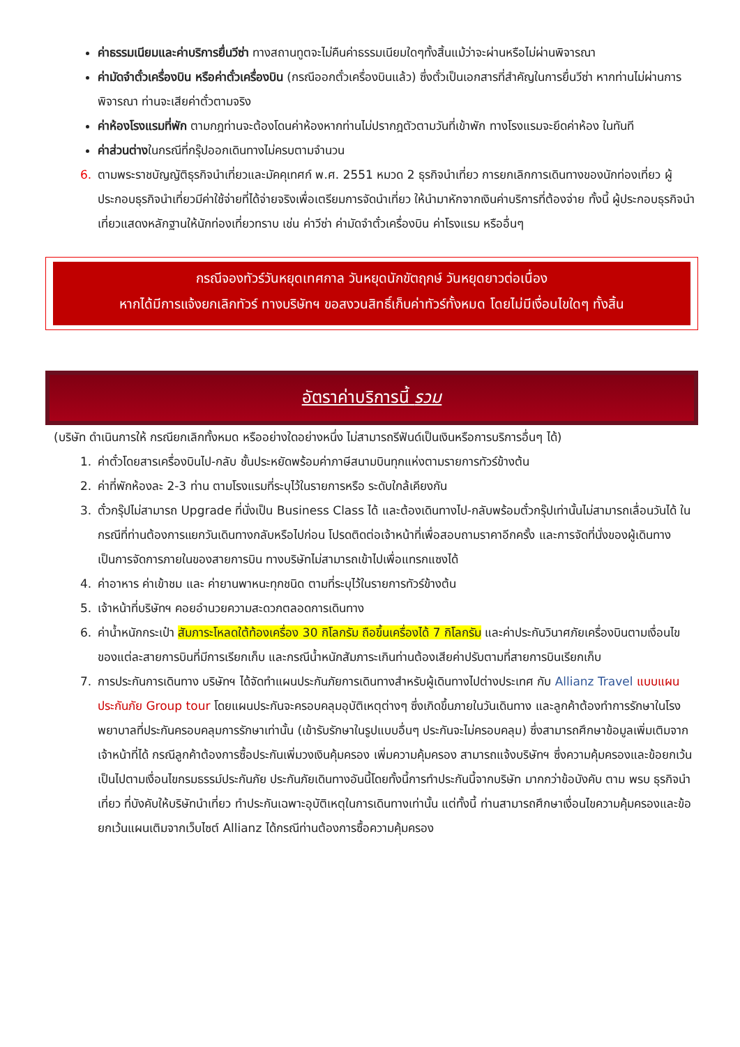ค่าธรรมเนียมและค่าบริการยื่นวีซ่า ทางสถานทูตจะไม่คืนค่าธรรมเนียมใดๆทั้งสิ้นแม้ว่าจะผ่านหรือไม่ผ่านพิจารณา
ค่ามัดจำตั๋วเครื่องบิน หรือค่าตั๋วเครื่องบิน (กรณีออกตั๋วเครื่องบินแล้ว) ซึ่งตั๋วเป็นเอกสารที่สำคัญในการยื่นวีซ่า หากท่านไม่ผ่านการพิจารณา ท่านจะเสียค่าตั๋วตามจริง
ค่าห้องโรงแรมที่พัก ตามกฎท่านจะต้องโดนค่าห้องหากท่านไม่ปรากฎตัวตามวันที่เข้าพัก ทางโรงแรมจะยึดค่าห้อง ในทันที
ค่าส่วนต่างในกรณีที่กรุ๊ปออกเดินทางไม่ครบตามจำนวน
6. ตามพระราชบัญญัติธุรกิจนำเที่ยวและมัคคุเทศก์ พ.ศ. 2551 หมวด 2 ธุรกิจนำเที่ยว การยกเลิกการเดินทางของนักท่องเที่ยว ผู้ประกอบธุรกิจนำเที่ยวมีค่าใช้จ่ายที่ได้จ่ายจริงเพื่อเตรียมการจัดนำเที่ยว ให้นำมาหักจากเงินค่าบริการที่ต้องจ่าย ทั้งนี้ ผู้ประกอบธุรกิจนำเที่ยวแสดงหลักฐานให้นักท่องเที่ยวทราบ เช่น ค่าวีซ่า ค่ามัดจำตั๋วเครื่องบิน ค่าโรงแรม หรืออื่นๆ
กรณีจองทัวร์วันหยุดเทศกาล วันหยุดนักขัตฤกษ์ วันหยุดยาวต่อเนื่อง
หากได้มีการแจ้งยกเลิกทัวร์ ทางบริษัทฯ ขอสงวนสิทธิ์เก็บค่าทัวร์ทั้งหมด โดยไม่มีเงื่อนไขใดๆ ทั้งสิ้น
อัตราค่าบริการนี้ รวม
(บริษัท ดำเนินการให้ กรณียกเลิกทั้งหมด หรืออย่างใดอย่างหนึ่ง ไม่สามารถรีฟันด์เป็นเงินหรือการบริการอื่นๆ ได้)
1. ค่าตั๋วโดยสารเครื่องบินไป-กลับ ชั้นประหยัดพร้อมค่าภาษีสนามบินทุกแห่งตามรายการทัวร์ข้างต้น
2. ค่าที่พักห้องละ 2-3 ท่าน ตามโรงแรมที่ระบุไว้ในรายการหรือ ระดับใกล้เคียงกัน
3. ตั๋วกรุ๊ปไม่สามารถ Upgrade ที่นั่งเป็น Business Class ได้ และต้องเดินทางไป-กลับพร้อมตั๋วกรุ๊ปเท่านั้นไม่สามารถเลื่อนวันได้ ใน กรณีที่ท่านต้องการแยกวันเดินทางกลับหรือไปก่อน โปรดติดต่อเจ้าหน้าที่เพื่อสอบถามราคาอีกครั้ง และการจัดที่นั่งของผู้เดินทาง เป็นการจัดการภายในของสายการบิน ทางบริษัทไม่สามารถเข้าไปเพื่อแทรกแซงได้
4. ค่าอาหาร ค่าเข้าชม และ ค่ายานพาหนะทุกชนิด ตามที่ระบุไว้ในรายการทัวร์ข้างต้น
5. เจ้าหน้าที่บริษัทฯ คอยอำนวยความสะดวกตลอดการเดินทาง
6. ค่าน้ำหนักกระเป๋า สัมภาระโหลดใต้ท้องเครื่อง 30 กิโลกรัม ถือขึ้นเครื่องได้ 7 กิโลกรัม และค่าประกันวินาศภัยเครื่องบินตามเงื่อนไขของแต่ละสายการบินที่มีการเรียกเก็บ และกรณีน้ำหนักสัมภาระเกินท่านต้องเสียค่าปรับตามที่สายการบินเรียกเก็บ
7. การประกันการเดินทาง บริษัทฯ ได้จัดทำแผนประกันภัยการเดินทางสำหรับผู้เดินทางไปต่างประเทศ กับ Allianz Travel แบบแผนประกันภัย Group tour โดยแผนประกันจะครอบคลุมอุบัติเหตุต่างๆ ซึ่งเกิดขึ้นภายในวันเดินทาง และลูกค้าต้องทำการรักษาในโรงพยาบาลที่ประกันครอบคลุมการรักษาเท่านั้น (เข้ารับรักษาในรูปแบบอื่นๆ ประกันจะไม่ครอบคลุม) ซึ่งสามารถศึกษาข้อมูลเพิ่มเติมจากเจ้าหน้าที่ได้ กรณีลูกค้าต้องการซื้อประกันเพิ่มวงเงินคุ้มครอง เพิ่มความคุ้มครอง สามารถแจ้งบริษัทฯ ซึ่งความคุ้มครองและข้อยกเว้น เป็นไปตามเงื่อนไขกรมธรรม์ประกันภัย ประกันภัยเดินทางอันนี้โดยทั้งนี้การทำประกันนี้จากบริษัท มากกว่าข้อบังคับ ตาม พรบ ธุรกิจนำเที่ยว ที่บังคับให้บริษัทนำเที่ยว ทำประกันเฉพาะอุบัติเหตุในการเดินทางเท่านั้น แต่ทั้งนี้ ท่านสามารถศึกษาเงื่อนไขความคุ้มครองและข้อยกเว้นแผนเติมจากเว็บไซต์ Allianz ได้กรณีท่านต้องการซื้อความคุ้มครอง